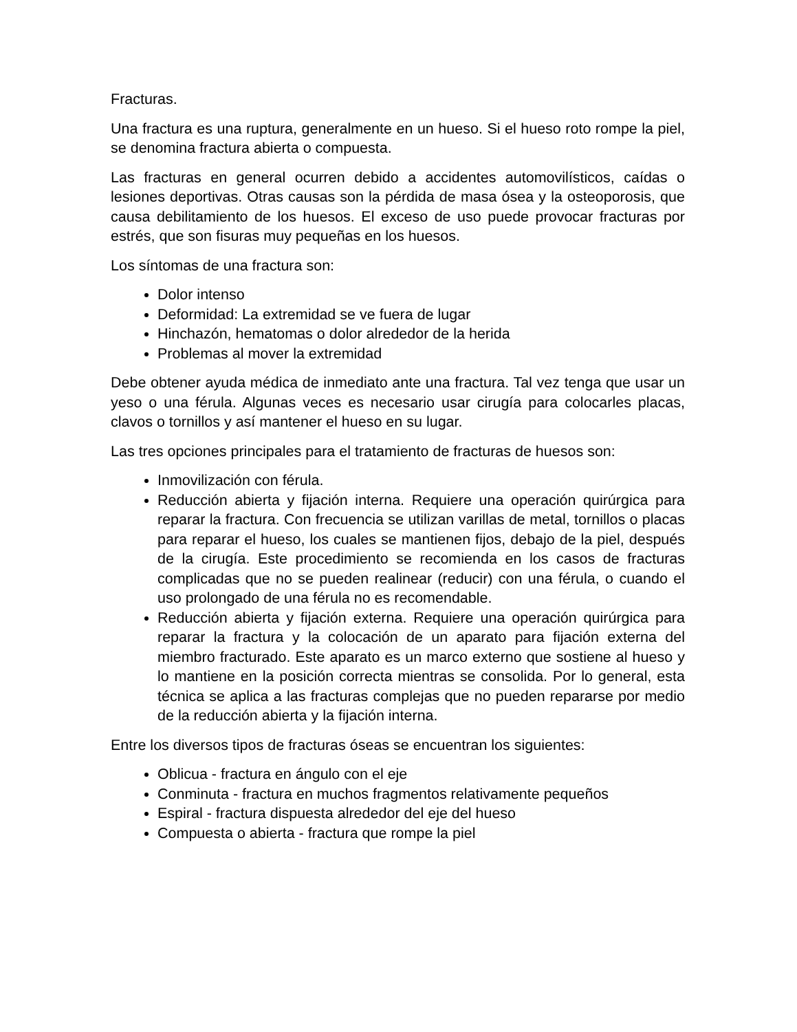Fracturas.
Una fractura es una ruptura, generalmente en un hueso. Si el hueso roto rompe la piel, se denomina fractura abierta o compuesta.
Las fracturas en general ocurren debido a accidentes automovilísticos, caídas o lesiones deportivas. Otras causas son la pérdida de masa ósea y la osteoporosis, que causa debilitamiento de los huesos. El exceso de uso puede provocar fracturas por estrés, que son fisuras muy pequeñas en los huesos.
Los síntomas de una fractura son:
Dolor intenso
Deformidad: La extremidad se ve fuera de lugar
Hinchazón, hematomas o dolor alrededor de la herida
Problemas al mover la extremidad
Debe obtener ayuda médica de inmediato ante una fractura. Tal vez tenga que usar un yeso o una férula. Algunas veces es necesario usar cirugía para colocarles placas, clavos o tornillos y así mantener el hueso en su lugar.
Las tres opciones principales para el tratamiento de fracturas de huesos son:
Inmovilización con férula.
Reducción abierta y fijación interna. Requiere una operación quirúrgica para reparar la fractura. Con frecuencia se utilizan varillas de metal, tornillos o placas para reparar el hueso, los cuales se mantienen fijos, debajo de la piel, después de la cirugía. Este procedimiento se recomienda en los casos de fracturas complicadas que no se pueden realinear (reducir) con una férula, o cuando el uso prolongado de una férula no es recomendable.
Reducción abierta y fijación externa. Requiere una operación quirúrgica para reparar la fractura y la colocación de un aparato para fijación externa del miembro fracturado. Este aparato es un marco externo que sostiene al hueso y lo mantiene en la posición correcta mientras se consolida. Por lo general, esta técnica se aplica a las fracturas complejas que no pueden repararse por medio de la reducción abierta y la fijación interna.
Entre los diversos tipos de fracturas óseas se encuentran los siguientes:
Oblicua - fractura en ángulo con el eje
Conminuta - fractura en muchos fragmentos relativamente pequeños
Espiral - fractura dispuesta alrededor del eje del hueso
Compuesta o abierta - fractura que rompe la piel